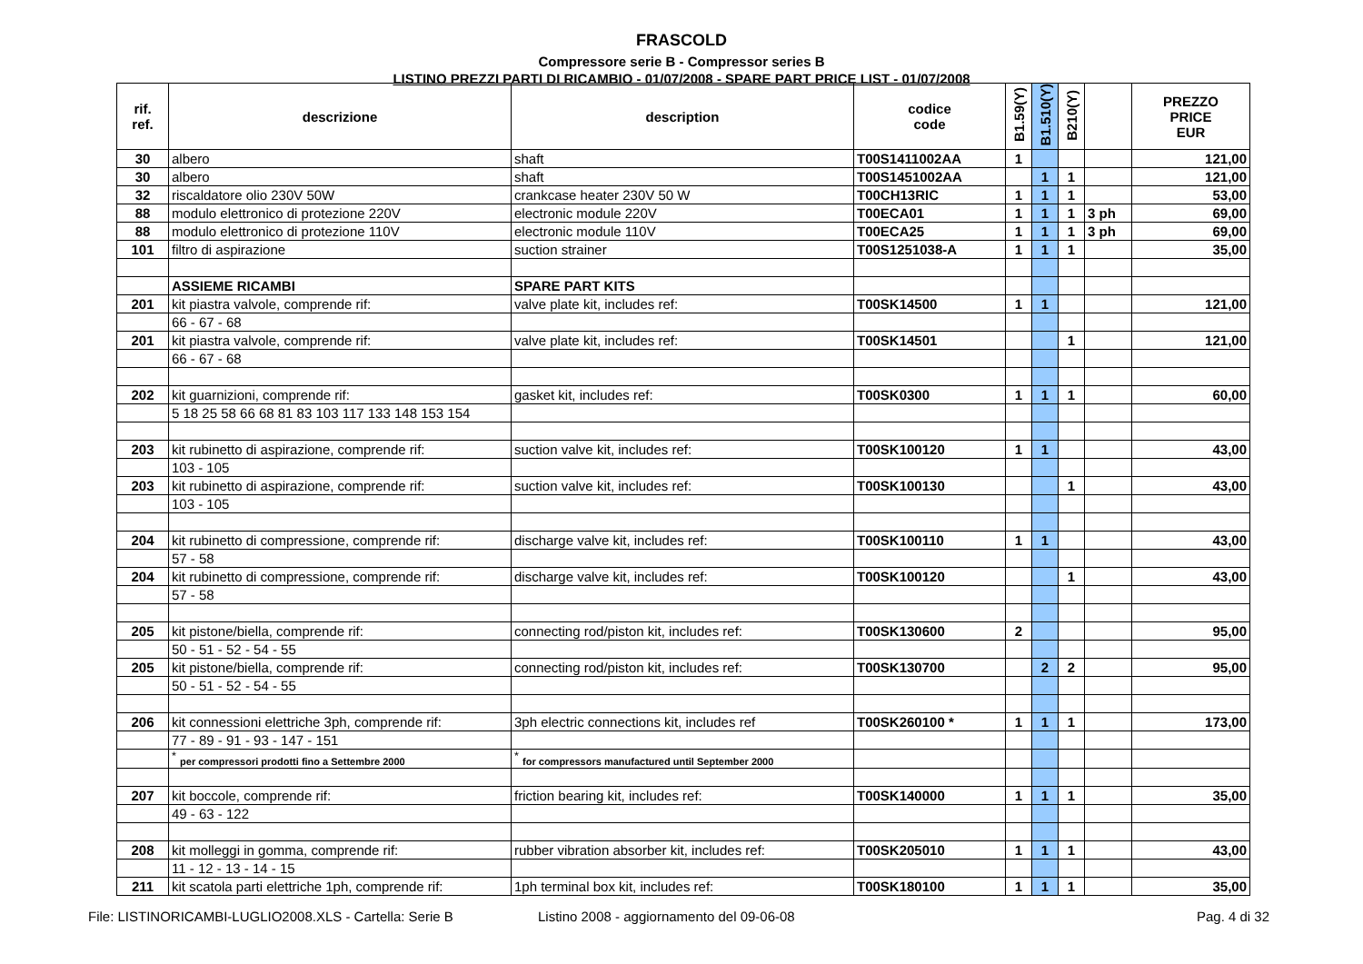FRASCOLD
Compressore serie B - Compressor series B
LISTINO PREZZI PARTI DI RICAMBIO - 01/07/2008 - SPARE PART PRICE LIST - 01/07/2008
| rif. ref. | descrizione | description | codice code | B1.59(Y) | B1.510(Y) | B210(Y) | | PREZZO PRICE EUR |
| --- | --- | --- | --- | --- | --- | --- | --- | --- |
| 30 | albero | shaft | T00S1411002AA | 1 | | | | 121,00 |
| 30 | albero | shaft | T00S1451002AA | | 1 | 1 | | 121,00 |
| 32 | riscaldatore olio 230V 50W | crankcase heater 230V 50 W | T00CH13RIC | 1 | 1 | 1 | | 53,00 |
| 88 | modulo elettronico di protezione 220V | electronic module 220V | T00ECA01 | 1 | 1 | 1 | 3 ph | 69,00 |
| 88 | modulo elettronico di protezione 110V | electronic module 110V | T00ECA25 | 1 | 1 | 1 | 3 ph | 69,00 |
| 101 | filtro di aspirazione | suction strainer | T00S1251038-A | 1 | 1 | 1 | | 35,00 |
| | ASSIEME RICAMBI | SPARE PART KITS | | | | | | |
| 201 | kit piastra valvole, comprende rif: | valve plate kit, includes ref: | T00SK14500 | 1 | 1 | | | 121,00 |
| | 66 - 67 - 68 | | | | | | | |
| 201 | kit piastra valvole, comprende rif: | valve plate kit, includes ref: | T00SK14501 | | | 1 | | 121,00 |
| | 66 - 67 - 68 | | | | | | | |
| 202 | kit guarnizioni, comprende rif: | gasket kit, includes ref: | T00SK0300 | 1 | 1 | 1 | | 60,00 |
| | 5 18 25 58 66 68 81 83 103 117 133 148 153 154 | | | | | | | |
| 203 | kit rubinetto di aspirazione, comprende rif: | suction valve kit, includes ref: | T00SK100120 | 1 | 1 | | | 43,00 |
| | 103 - 105 | | | | | | | |
| 203 | kit rubinetto di aspirazione, comprende rif: | suction valve kit, includes ref: | T00SK100130 | | | 1 | | 43,00 |
| | 103 - 105 | | | | | | | |
| 204 | kit rubinetto di compressione, comprende rif: | discharge valve kit, includes ref: | T00SK100110 | 1 | 1 | | | 43,00 |
| | 57 - 58 | | | | | | | |
| 204 | kit rubinetto di compressione, comprende rif: | discharge valve kit, includes ref: | T00SK100120 | | | 1 | | 43,00 |
| | 57 - 58 | | | | | | | |
| 205 | kit pistone/biella, comprende rif: | connecting rod/piston kit, includes ref: | T00SK130600 | 2 | | | | 95,00 |
| | 50 - 51 - 52 - 54 - 55 | | | | | | | |
| 205 | kit pistone/biella, comprende rif: | connecting rod/piston kit, includes ref: | T00SK130700 | | 2 | 2 | | 95,00 |
| | 50 - 51 - 52 - 54 - 55 | | | | | | | |
| 206 | kit connessioni elettriche 3ph, comprende rif: | 3ph electric connections kit, includes ref | T00SK260100 * | 1 | 1 | 1 | | 173,00 |
| | 77 - 89 - 91 - 93 - 147 - 151 | | | | | | | |
| | <sup>*</sup> per compressori prodotti fino a Settembre 2000 | <sup>*</sup> for compressors manufactured until September 2000 | | | | | | |
| 207 | kit boccole, comprende rif: | friction bearing kit, includes ref: | T00SK140000 | 1 | 1 | 1 | | 35,00 |
| | 49 - 63 - 122 | | | | | | | |
| 208 | kit molleggi in gomma, comprende rif: | rubber vibration absorber kit, includes ref: | T00SK205010 | 1 | 1 | 1 | | 43,00 |
| | 11 - 12 - 13 - 14 - 15 | | | | | | | |
| 211 | kit scatola parti elettriche 1ph, comprende rif: | 1ph terminal box kit, includes ref: | T00SK180100 | 1 | 1 | 1 | | 35,00 |
File: LISTINORICAMBI-LUGLIO2008.XLS - Cartella: Serie B Listino 2008 - aggiornamento del 09-06-08 Pag. 4 di 32